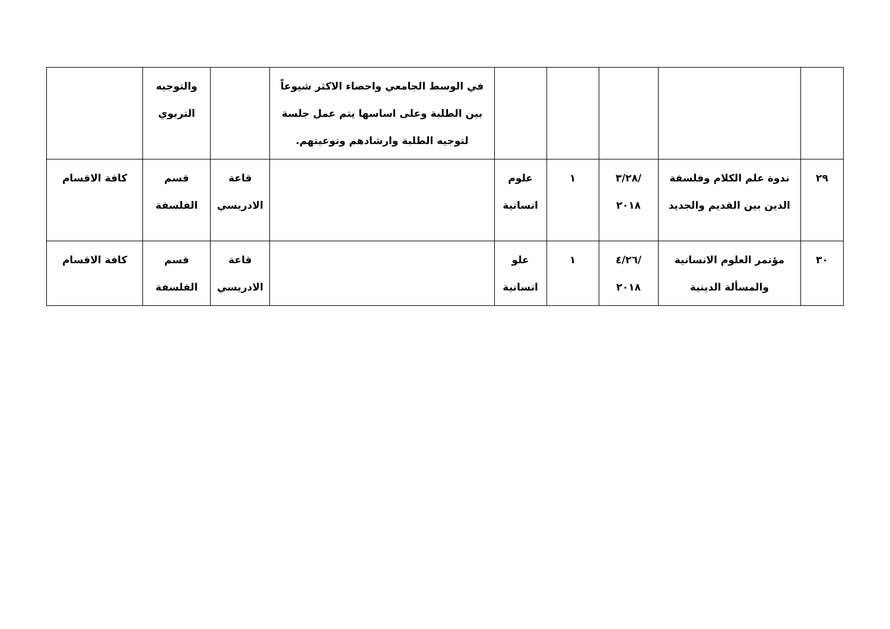| | | | | | في الوسط الجامعي واحصاء الاكثر شيوعاً بين الطلبة وعلى اساسها يتم عمل جلسة لتوجيه الطلبة وارشادهم وتوعيتهم. | | والتوجيه التربوي | |
| ٢٩ | ندوة علم الكلام وفلسفة الدين بين القديم والجديد | /٣/٢٨ ٢٠١٨ | ١ | علوم انسانية | | قاعة الادريسي | قسم الفلسفة | كافة الاقسام |
| ٣٠ | مؤتمر العلوم الانسانية والمسألة الدينية | /٤/٢٦ ٢٠١٨ | ١ | علو انسانية | | قاعة الادريسي | قسم الفلسفة | كافة الاقسام |